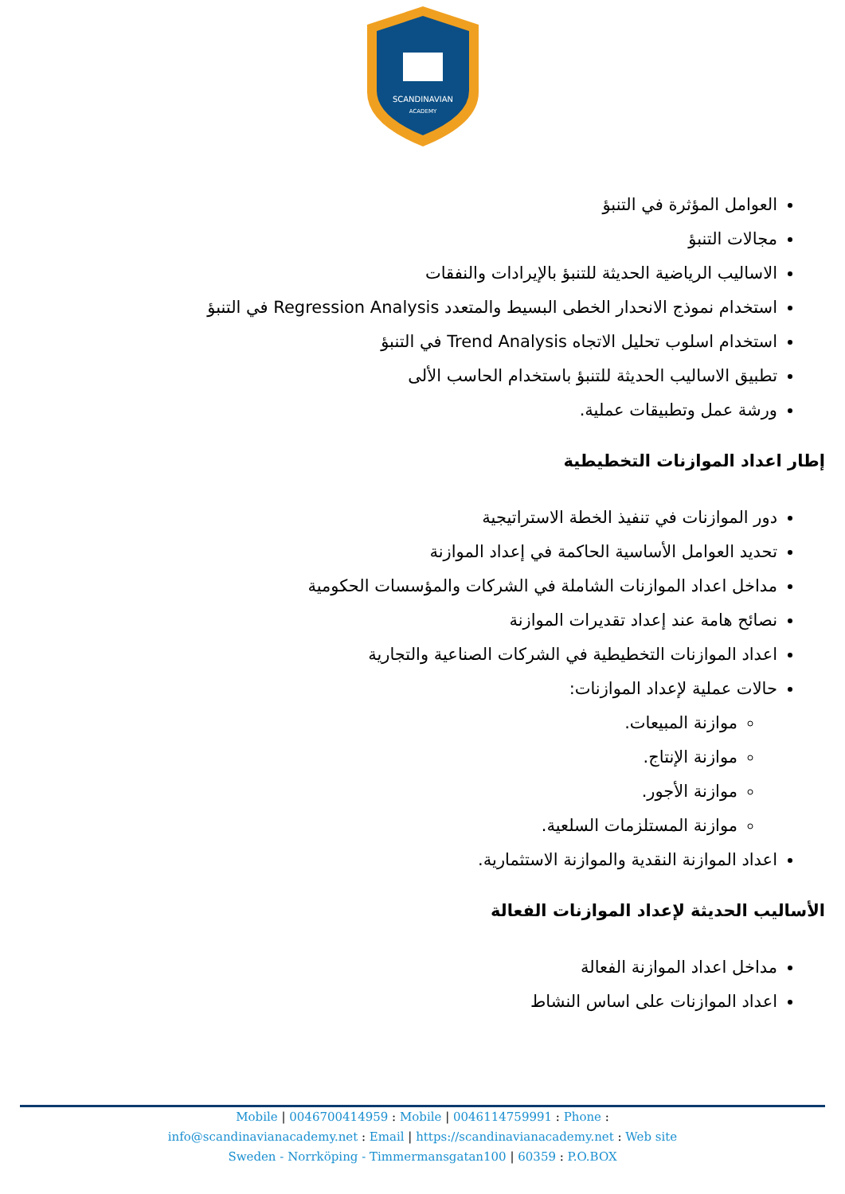SCANDINAVIAN
ACADEMY
العوامل المؤثرة في التنبؤ
مجالات التنبؤ
الاساليب الرياضية الحديثة للتنبؤ بالإيرادات والنفقات
استخدام نموذج الانحدار الخطى البسيط والمتعدد Regression Analysis في التنبؤ
استخدام اسلوب تحليل الاتجاه Trend Analysis في التنبؤ
تطبيق الاساليب الحديثة للتنبؤ باستخدام الحاسب الألى
ورشة عمل وتطبيقات عملية.
إطار اعداد الموازنات التخطيطية
دور الموازنات في تنفيذ الخطة الاستراتيجية
تحديد العوامل الأساسية الحاكمة في إعداد الموازنة
مداخل اعداد الموازنات الشاملة في الشركات والمؤسسات الحكومية
نصائح هامة عند إعداد تقديرات الموازنة
اعداد الموازنات التخطيطية في الشركات الصناعية والتجارية
حالات عملية لإعداد الموازنات:
موازنة المبيعات.
موازنة الإنتاج.
موازنة الأجور.
موازنة المستلزمات السلعية.
اعداد الموازنة النقدية والموازنة الاستثمارية.
الأساليب الحديثة لإعداد الموازنات الفعالة
مداخل اعداد الموازنة الفعالة
اعداد الموازنات على اساس النشاط
Mobile | 0046700414959 : Mobile | 0046114759991 : Phone :
info@scandinavianacademy.net : Email | https://scandinavianacademy.net : Web site
Sweden - Norrköping - Timmermansgatan100 | 60359 : P.O.BOX